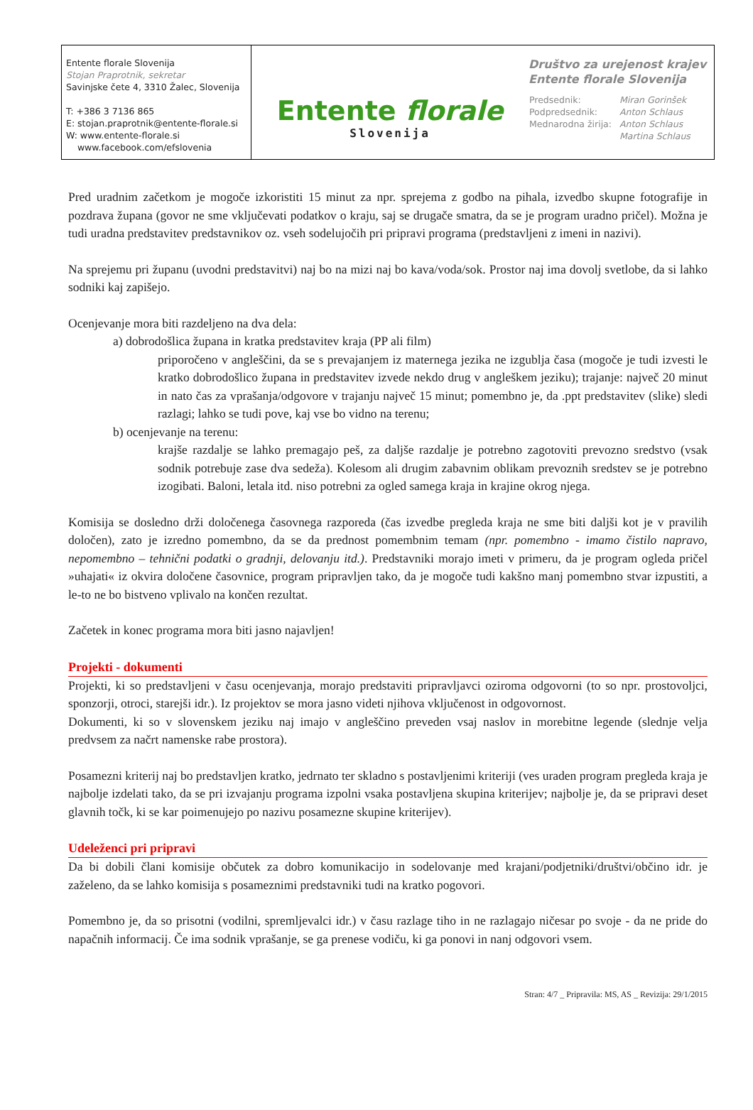Entente florale Slovenija
Stojan Praprotnik, sekretar
Savinjske čete 4, 3310 Žalec, Slovenija
T: +386 3 7136 865
E: stojan.praprotnik@entente-florale.si
W: www.entente-florale.si
www.facebook.com/efslovenia
Entente florale
Slovenija
Društvo za urejenost krajev
Entente florale Slovenija
| Predsednik: | Miran Gorinšek |
| Podpredsednik: | Anton Schlaus |
| Mednarodna žirija: | Anton Schlaus |
| | Martina Schlaus |
Pred uradnim začetkom je mogoče izkoristiti 15 minut za npr. sprejema z godbo na pihala, izvedbo skupne fotografije in pozdrava župana (govor ne sme vključevati podatkov o kraju, saj se drugače smatra, da se je program uradno pričel). Možna je tudi uradna predstavitev predstavnikov oz. vseh sodelujočih pri pripravi programa (predstavljeni z imeni in nazivi).
Na sprejemu pri županu (uvodni predstavitvi) naj bo na mizi naj bo kava/voda/sok. Prostor naj ima dovolj svetlobe, da si lahko sodniki kaj zapišejo.
Ocenjevanje mora biti razdeljeno na dva dela:
a) dobrodošlica župana in kratka predstavitev kraja (PP ali film)
priporočeno v angleščini, da se s prevajanjem iz maternega jezika ne izgublja časa (mogoče je tudi izvesti le kratko dobrodošlico župana in predstavitev izvede nekdo drug v angleškem jeziku); trajanje: največ 20 minut in nato čas za vprašanja/odgovore v trajanju največ 15 minut; pomembno je, da .ppt predstavitev (slike) sledi razlagi; lahko se tudi pove, kaj vse bo vidno na terenu;
b) ocenjevanje na terenu:
krajše razdalje se lahko premagajo peš, za daljše razdalje je potrebno zagotoviti prevozno sredstvo (vsak sodnik potrebuje zase dva sedeža). Kolesom ali drugim zabavnim oblikam prevoznih sredstev se je potrebno izogibati. Baloni, letala itd. niso potrebni za ogled samega kraja in krajine okrog njega.
Komisija se dosledno drži določenega časovnega razporeda (čas izvedbe pregleda kraja ne sme biti daljši kot je v pravilih določen), zato je izredno pomembno, da se da prednost pomembnim temam (npr. pomembno - imamo čistilo napravo, nepomembno – tehnični podatki o gradnji, delovanju itd.). Predstavniki morajo imeti v primeru, da je program ogleda pričel »uhajati« iz okvira določene časovnice, program pripravljen tako, da je mogoče tudi kakšno manj pomembno stvar izpustiti, a le-to ne bo bistveno vplivalo na končen rezultat.
Začetek in konec programa mora biti jasno najavljen!
Projekti - dokumenti
Projekti, ki so predstavljeni v času ocenjevanja, morajo predstaviti pripravljavci oziroma odgovorni (to so npr. prostovoljci, sponzorji, otroci, starejši idr.). Iz projektov se mora jasno videti njihova vključenost in odgovornost.
Dokumenti, ki so v slovenskem jeziku naj imajo v angleščino preveden vsaj naslov in morebitne legende (slednje velja predvsem za načrt namenske rabe prostora).
Posamezni kriterij naj bo predstavljen kratko, jedrnato ter skladno s postavljenimi kriteriji (ves uraden program pregleda kraja je najbolje izdelati tako, da se pri izvajanju programa izpolni vsaka postavljena skupina kriterijev; najbolje je, da se pripravi deset glavnih točk, ki se kar poimenujejo po nazivu posamezne skupine kriterijev).
Udeleženci pri pripravi
Da bi dobili člani komisije občutek za dobro komunikacijo in sodelovanje med krajani/podjetniki/društvi/občino idr. je zaželeno, da se lahko komisija s posameznimi predstavniki tudi na kratko pogovori.
Pomembno je, da so prisotni (vodilni, spremljevalci idr.) v času razlage tiho in ne razlagajo ničesar po svoje - da ne pride do napačnih informacij. Če ima sodnik vprašanje, se ga prenese vodiču, ki ga ponovi in nanj odgovori vsem.
Stran: 4/7 _ Pripravila: MS, AS _ Revizija: 29/1/2015